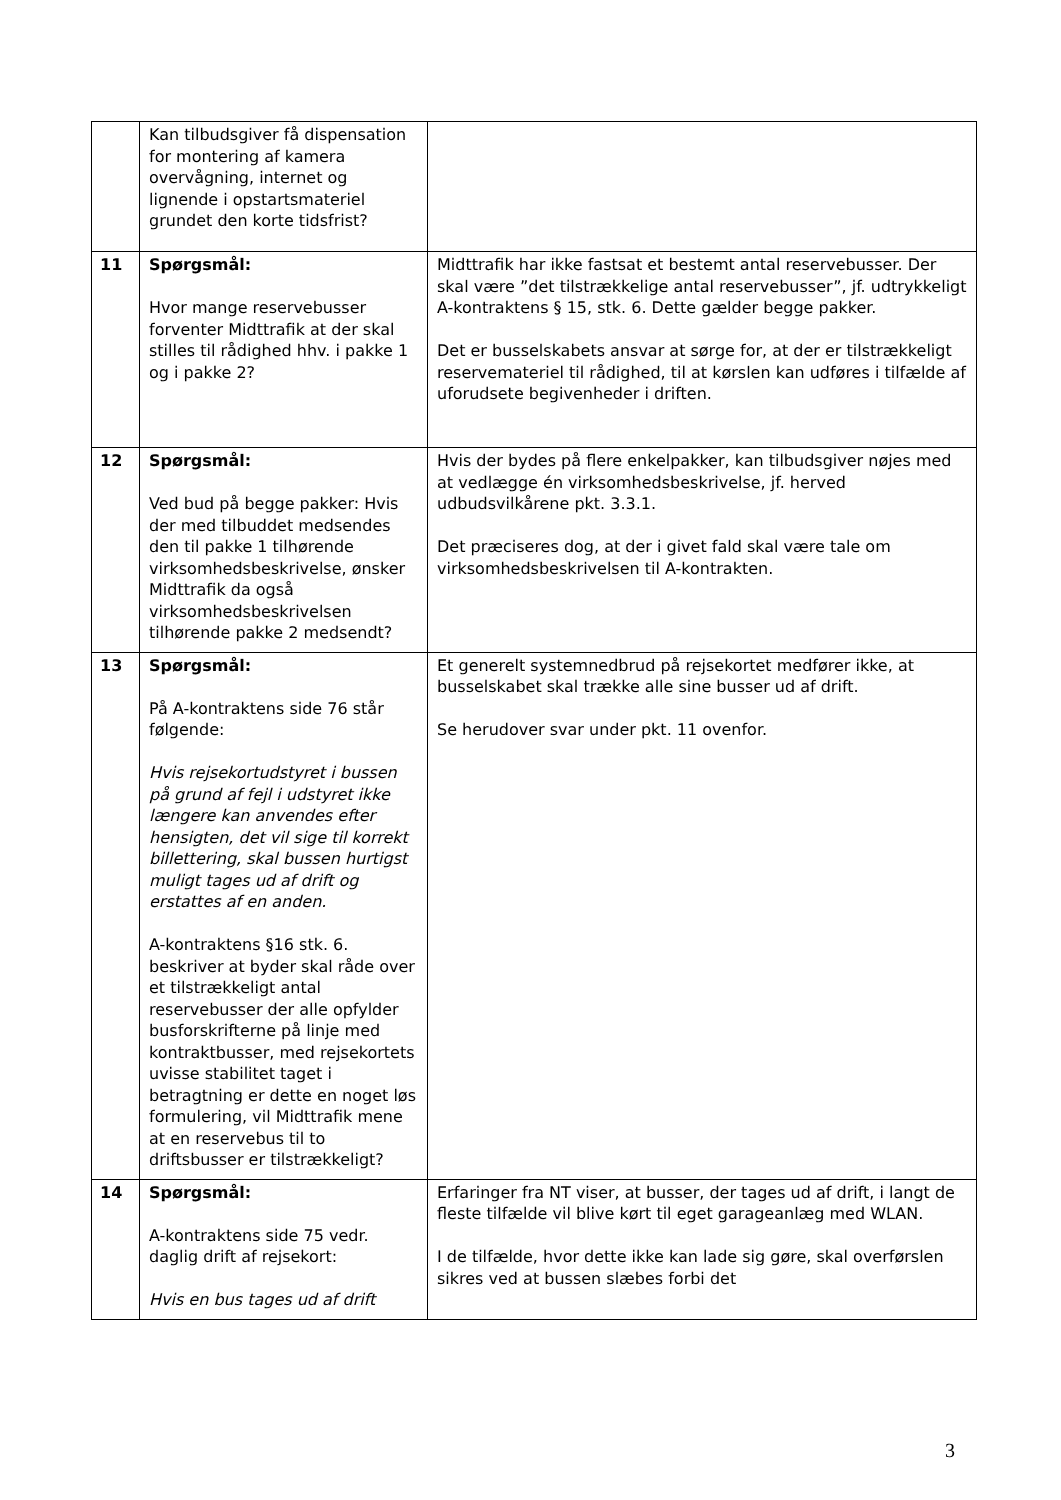| | Kan tilbudsgiver få dispensation for montering af kamera overvågning, internet og lignende i opstartsmateriel grundet den korte tidsfrist? | |
| 11 | Spørgsmål: Hvor mange reservebusser forventer Midttrafik at der skal stilles til rådighed hhv. i pakke 1 og i pakke 2? | Midttrafik har ikke fastsat et bestemt antal reservebusser. Der skal være ”det tilstrækkelige antal reservebusser”, jf. udtrykkeligt A-kontraktens § 15, stk. 6. Dette gælder begge pakker. Det er busselskabets ansvar at sørge for, at der er tilstrækkeligt reservemateriel til rådighed, til at kørslen kan udføres i tilfælde af uforudsete begivenheder i driften. |
| 12 | Spørgsmål: Ved bud på begge pakker: Hvis der med tilbuddet medsendes den til pakke 1 tilhørende virksomhedsbeskrivelse, ønsker Midttrafik da også virksomhedsbeskrivelsen tilhørende pakke 2 medsendt? | Hvis der bydes på flere enkelpakker, kan tilbudsgiver nøjes med at vedlægge én virksomhedsbeskrivelse, jf. herved udbudsvilkårene pkt. 3.3.1. Det præciseres dog, at der i givet fald skal være tale om virksomhedsbeskrivelsen til A-kontrakten. |
| 13 | Spørgsmål: På A-kontraktens side 76 står følgende: Hvis rejsekortudstyret i bussen på grund af fejl i udstyret ikke længere kan anvendes efter hensigten, det vil sige til korrekt billettering, skal bussen hurtigst muligt tages ud af drift og erstattes af en anden. A-kontraktens §16 stk. 6. beskriver at byder skal råde over et tilstrækkeligt antal reservebusser der alle opfylder busforskrifterne på linje med kontraktbusser, med rejsekortets uvisse stabilitet taget i betragtning er dette en noget løs formulering, vil Midttrafik mene at en reservebus til to driftsbusser er tilstrækkeligt? | Et generelt systemnedbrud på rejsekortet medfører ikke, at busselskabet skal trække alle sine busser ud af drift. Se herudover svar under pkt. 11 ovenfor. |
| 14 | Spørgsmål: A-kontraktens side 75 vedr. daglig drift af rejsekort: Hvis en bus tages ud af drift | Erfaringer fra NT viser, at busser, der tages ud af drift, i langt de fleste tilfælde vil blive kørt til eget garageanlæg med WLAN. I de tilfælde, hvor dette ikke kan lade sig gøre, skal overførslen sikres ved at bussen slæbes forbi det |
3